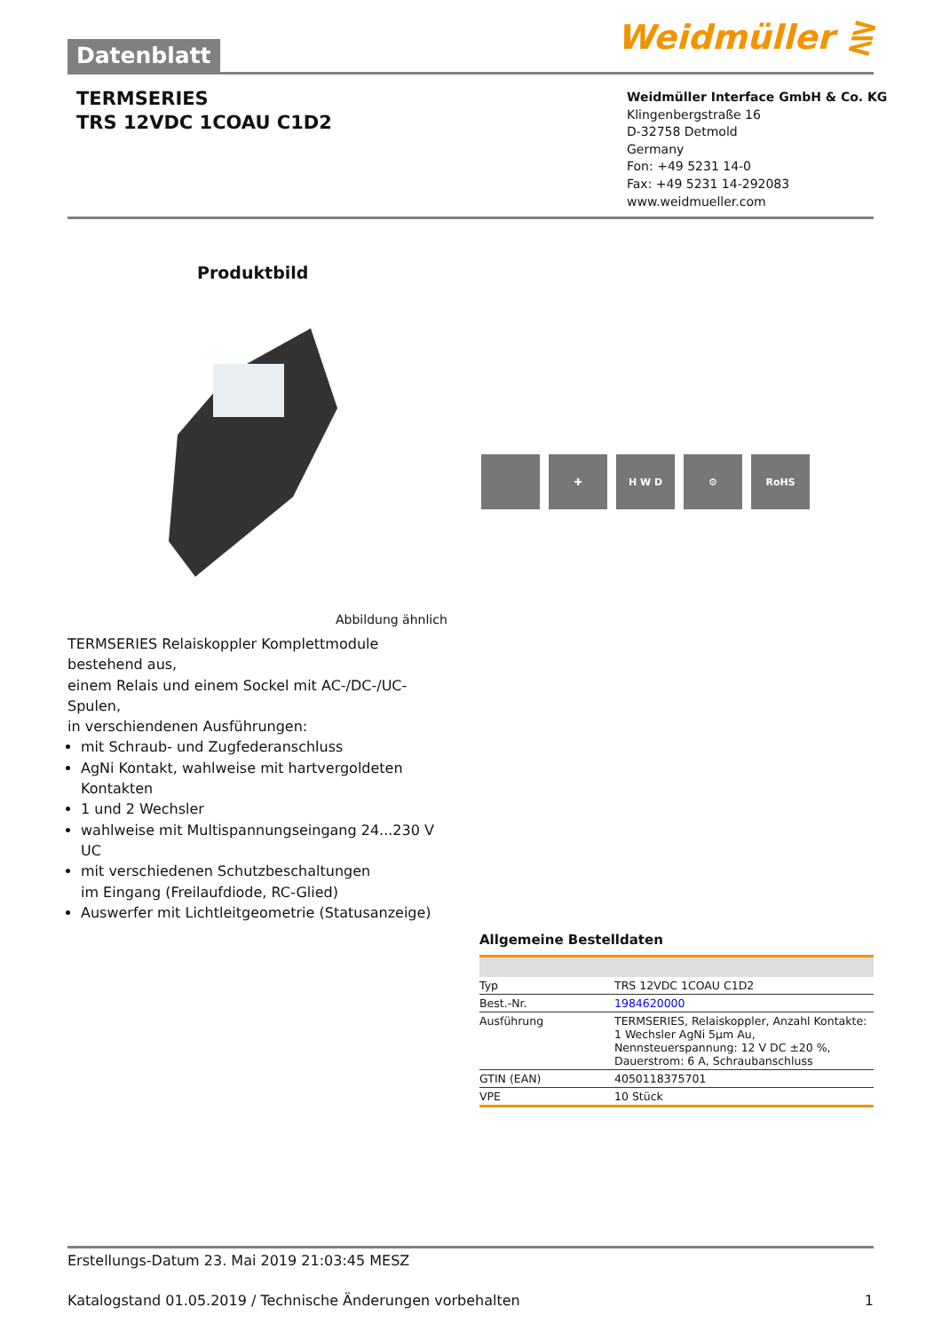Weidmüller ⋛
Datenblatt
TERMSERIES
TRS 12VDC 1COAU C1D2
Weidmüller Interface GmbH & Co. KG
Klingenbergstraße 16
D-32758 Detmold
Germany
Fon: +49 5231 14-0
Fax: +49 5231 14-292083
www.weidmueller.com
Produktbild
✚ H W D ⚙ RoHS
Abbildung ähnlich
TERMSERIES Relaiskoppler Komplettmodule bestehend aus,
einem Relais und einem Sockel mit AC-/DC-/UC-Spulen,
in verschiendenen Ausführungen:
mit Schraub- und Zugfederanschluss
AgNi Kontakt, wahlweise mit hartvergoldeten Kontakten
1 und 2 Wechsler
wahlweise mit Multispannungseingang 24...230 V UC
mit verschiedenen Schutzbeschaltungen
im Eingang (Freilaufdiode, RC-Glied)
Auswerfer mit Lichtleitgeometrie (Statusanzeige)
Allgemeine Bestelldaten
| Typ | TRS 12VDC 1COAU C1D2 |
| Best.-Nr. | 1984620000 |
| Ausführung | TERMSERIES, Relaiskoppler, Anzahl Kontakte: 1 Wechsler AgNi 5µm Au, Nennsteuerspannung: 12 V DC ±20 %, Dauerstrom: 6 A, Schraubanschluss |
| GTIN (EAN) | 4050118375701 |
| VPE | 10 Stück |
Erstellungs-Datum 23. Mai 2019 21:03:45 MESZ
Katalogstand 01.05.2019 / Technische Änderungen vorbehalten 1